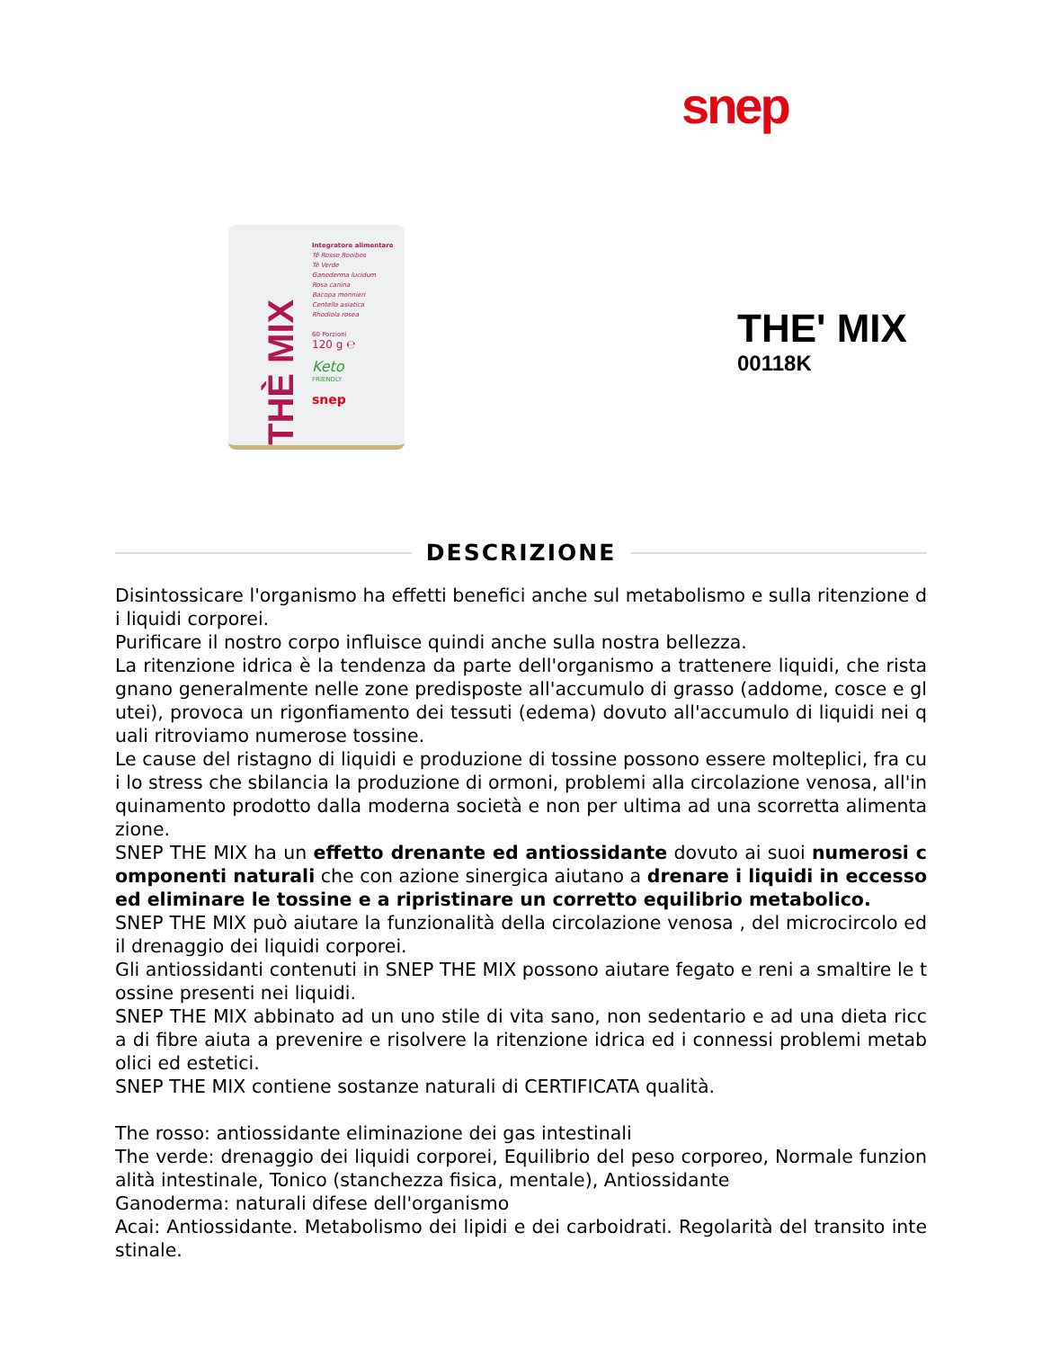snep
THÈ MIX
Integratore alimentare
Tè Rosso Rooibos
Tè Verde
Ganoderma lucidum
Rosa canina
Bacopa monnieri
Centella asiatica
Rhodiola rosea
60 Porzioni
120 g ℮
Keto
FRIENDLY
snep
THE' MIX
00118K
DESCRIZIONE
Disintossicare l'organismo ha effetti benefici anche sul metabolismo e sulla ritenzione di liquidi corporei.
Purificare il nostro corpo influisce quindi anche sulla nostra bellezza.
La ritenzione idrica è la tendenza da parte dell'organismo a trattenere liquidi, che ristagnano generalmente nelle zone predisposte all'accumulo di grasso (addome, cosce e glutei), provoca un rigonfiamento dei tessuti (edema) dovuto all'accumulo di liquidi nei quali ritroviamo numerose tossine.
Le cause del ristagno di liquidi e produzione di tossine possono essere molteplici, fra cui lo stress che sbilancia la produzione di ormoni, problemi alla circolazione venosa, all'inquinamento prodotto dalla moderna società e non per ultima ad una scorretta alimentazione.
SNEP THE MIX ha un effetto drenante ed antiossidante dovuto ai suoi numerosi componenti naturali che con azione sinergica aiutano a drenare i liquidi in eccesso ed eliminare le tossine e a ripristinare un corretto equilibrio metabolico.
SNEP THE MIX può aiutare la funzionalità della circolazione venosa , del microcircolo ed il drenaggio dei liquidi corporei.
Gli antiossidanti contenuti in SNEP THE MIX possono aiutare fegato e reni a smaltire le tossine presenti nei liquidi.
SNEP THE MIX abbinato ad un uno stile di vita sano, non sedentario e ad una dieta ricca di fibre aiuta a prevenire e risolvere la ritenzione idrica ed i connessi problemi metabolici ed estetici.
SNEP THE MIX contiene sostanze naturali di CERTIFICATA qualità.
The rosso: antiossidante eliminazione dei gas intestinali
The verde: drenaggio dei liquidi corporei, Equilibrio del peso corporeo, Normale funzionalità intestinale, Tonico (stanchezza fisica, mentale), Antiossidante
Ganoderma: naturali difese dell'organismo
Acai: Antiossidante. Metabolismo dei lipidi e dei carboidrati. Regolarità del transito intestinale.